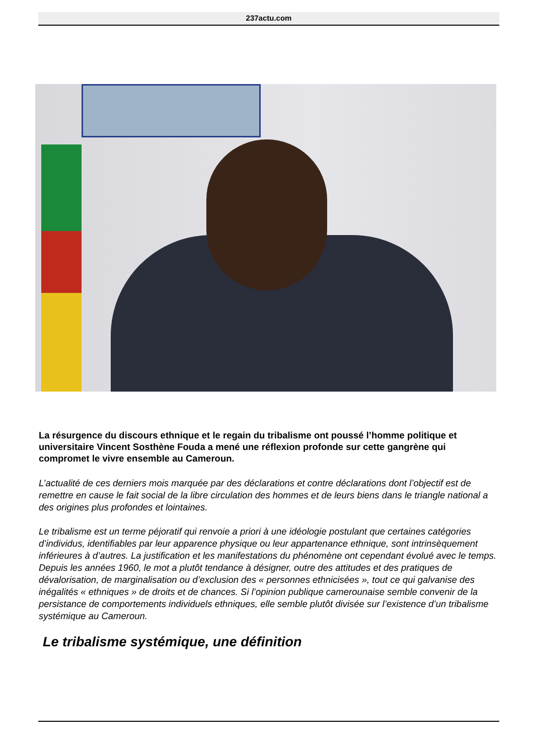237actu.com
La résurgence du discours ethnique et le regain du tribalisme ont poussé l’homme politique et universitaire Vincent Sosthène Fouda a mené une réflexion profonde sur cette gangrène qui compromet le vivre ensemble au Cameroun.
L’actualité de ces derniers mois marquée par des déclarations et contre déclarations dont l’objectif est de remettre en cause le fait social de la libre circulation des hommes et de leurs biens dans le triangle national a des origines plus profondes et lointaines.
Le tribalisme est un terme péjoratif qui renvoie a priori à une idéologie postulant que certaines catégories d’individus, identifiables par leur apparence physique ou leur appartenance ethnique, sont intrinsèquement inférieures à d’autres. La justification et les manifestations du phénomène ont cependant évolué avec le temps. Depuis les années 1960, le mot a plutôt tendance à désigner, outre des attitudes et des pratiques de dévalorisation, de marginalisation ou d’exclusion des « personnes ethnicisées », tout ce qui galvanise des inégalités « ethniques » de droits et de chances. Si l’opinion publique camerounaise semble convenir de la persistance de comportements individuels ethniques, elle semble plutôt divisée sur l’existence d’un tribalisme systémique au Cameroun.
Le tribalisme systémique, une définition